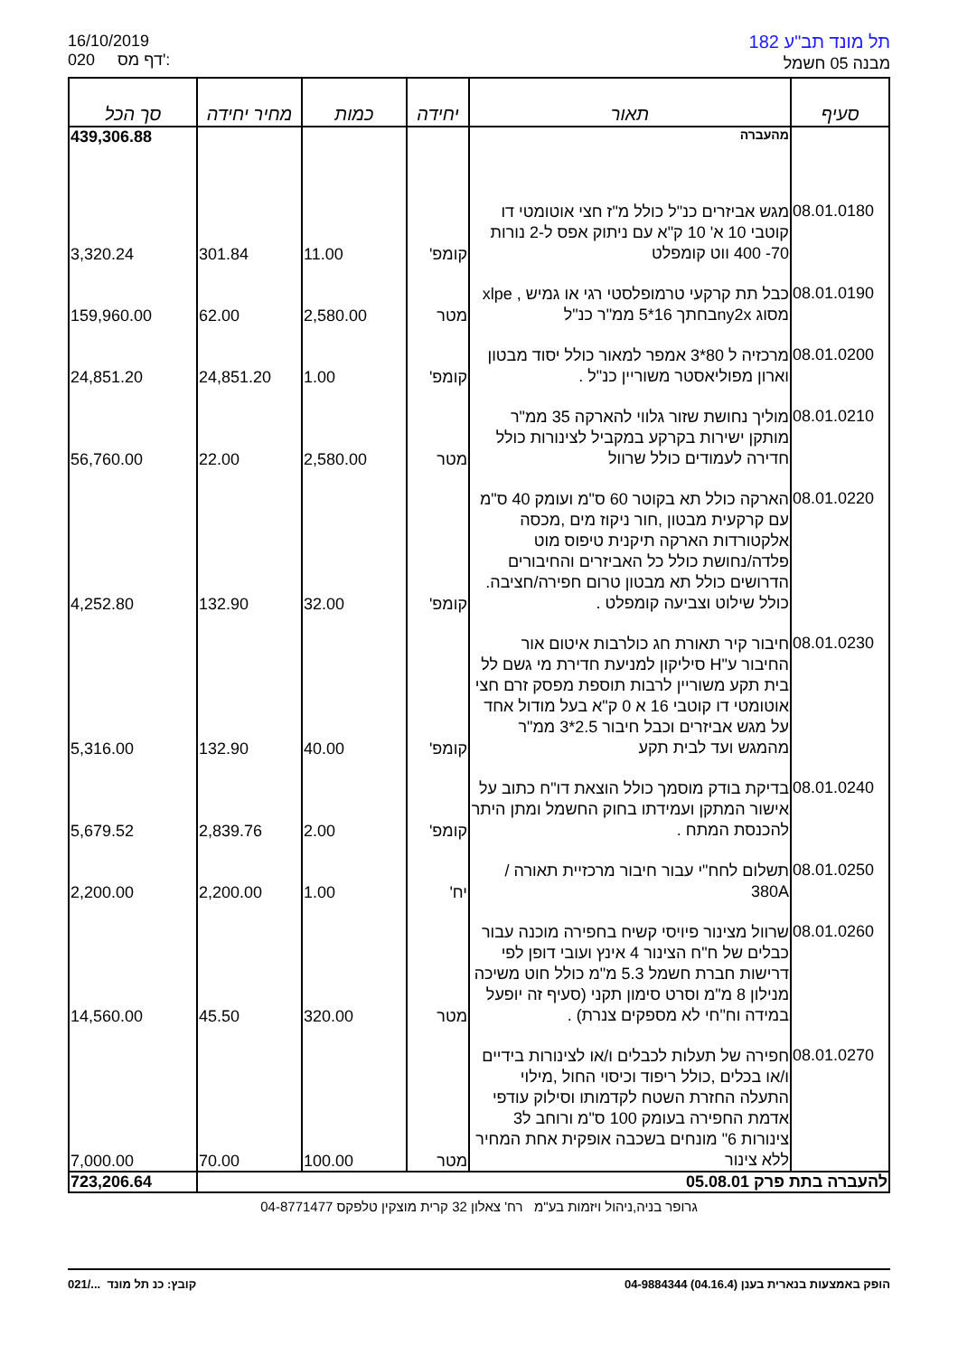16/10/2019
020 דף מס':
תל מונד תב"ע 182
מבנה 05 חשמל
| סעיף | תאור | יחידה | כמות | מחיר יחידה | סך הכל |
| --- | --- | --- | --- | --- | --- |
| | מהעברה | | | | 439,306.88 |
| 08.01.0180 | מגש אביזרים כנ"ל כולל מ"ז חצי אוטומטי דו קוטבי 10 א' 10 ק"א עם ניתוק אפס ל-2 נורות 70- 400 ווט קומפלט | קומפ' | 11.00 | 301.84 | 3,320.24 |
| 08.01.0190 | כבל תת קרקעי טרמופלסטי רגי או גמיש , xlpe מסוג ny2xבחתך 16*5 ממ"ר כנ"ל | מטר | 2,580.00 | 62.00 | 159,960.00 |
| 08.01.0200 | מרכזיה ל 80*3 אמפר למאור כולל יסוד מבטון וארון מפוליאסטר משוריין כנ"ל . | קומפ' | 1.00 | 24,851.20 | 24,851.20 |
| 08.01.0210 | מוליך נחושת שזור גלווי להארקה 35 ממ"ר מותקן ישירות בקרקע במקביל לצינורות כולל חדירה לעמודים כולל שרוול | מטר | 2,580.00 | 22.00 | 56,760.00 |
| 08.01.0220 | הארקה כולל תא בקוטר 60 ס"מ ועומק 40 ס"מ עם קרקעית מבטון ,חור ניקוז מים ,מכסה אלקטורדות הארקה תיקנית טיפוס מוט פלדה/נחושת כולל כל האביזרים והחיבורים הדרושים כולל תא מבטון טרום חפירה/חציבה. כולל שילוט וצביעה קומפלט . | קומפ' | 32.00 | 132.90 | 4,252.80 |
| 08.01.0230 | חיבור קיר תאורת חג כולרבות איטום אור החיבור ע"H סיליקון למניעת חדירת מי גשם לל בית תקע משוריין לרבות תוספת מפסק זרם חצי אוטומטי דו קוטבי 16 א 0 ק"א בעל מודול אחד על מגש אביזרים וכבל חיבור 2.5*3 ממ"ר מהמגש ועד לבית תקע | קומפ' | 40.00 | 132.90 | 5,316.00 |
| 08.01.0240 | בדיקת בודק מוסמך כולל הוצאת דו"ח כתוב על אישור המתקן ועמידתו בחוק החשמל ומתן היתר להכנסת המתח . | קומפ' | 2.00 | 2,839.76 | 5,679.52 |
| 08.01.0250 | תשלום לחח"י עבור חיבור מרכזיית תאורה / 380A | יח' | 1.00 | 2,200.00 | 2,200.00 |
| 08.01.0260 | שרוול מצינור פיויסי קשיח בחפירה מוכנה עבור כבלים של ח"ח הצינור 4 אינץ ועובי דופן לפי דרישות חברת חשמל 5.3 מ"מ כולל חוט משיכה מנילון 8 מ"מ וסרט סימון תקני (סעיף זה יופעל במידה וח"חי לא מספקים צנרת) . | מטר | 320.00 | 45.50 | 14,560.00 |
| 08.01.0270 | חפירה של תעלות לכבלים ו/או לצינורות בידיים ו/או בכלים ,כולל ריפוד וכיסוי החול ,מילוי התעלה החזרת השטח לקדמותו וסילוק עודפי אדמת החפירה בעומק 100 ס"מ ורוחב ל3 צינורות 6" מונחים בשכבה אופקית אחת המחיר ללא צינור | מטר | 100.00 | 70.00 | 7,000.00 |
| להעברה בתת פרק 05.08.01 | | | | | 723,206.64 |
גרופר בניה,ניהול ויזמות בע"מ רח' צאלון 32 קרית מוצקין טלפקס 04-8771477
021/... קובץ: כנ תל מונד הופק באמצעות בנארית בענן (04.16.4) 04-9884344